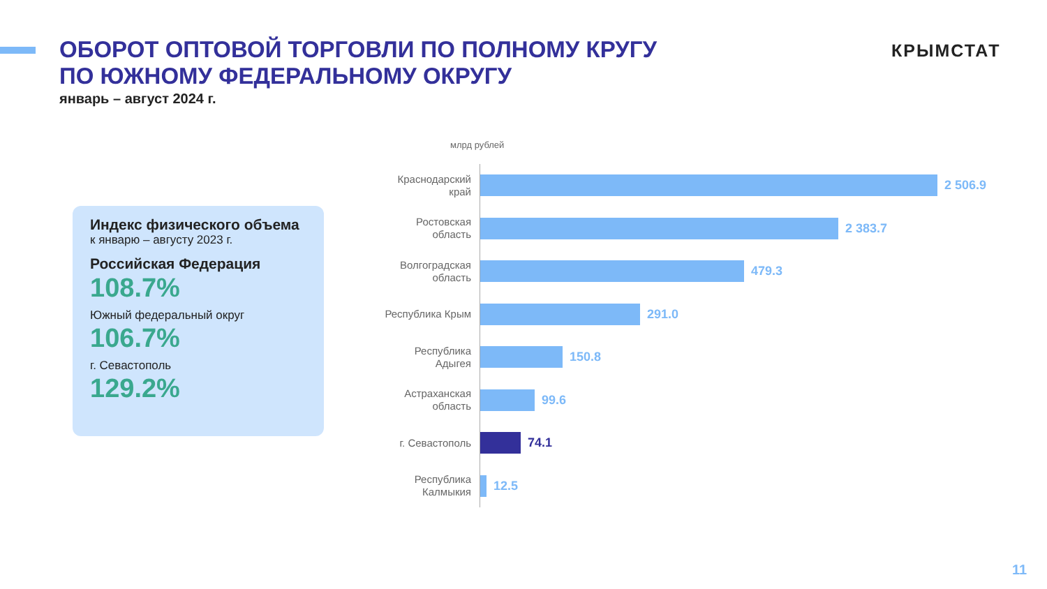ОБОРОТ ОПТОВОЙ ТОРГОВЛИ ПО ПОЛНОМУ КРУГУ
ПО ЮЖНОМУ ФЕДЕРАЛЬНОМУ ОКРУГУ
январь – август 2024 г.
КРЫМСТАТ
Индекс физического объема
к январю – августу 2023 г.
Российская Федерация
108.7%
Южный федеральный округ
106.7%
г. Севастополь
129.2%
млрд рублей
Краснодарский край
2 506.9
Ростовская область
2 383.7
Волгоградская область
479.3
Республика Крым
291.0
Республика Адыгея
150.8
Астраханская область
99.6
г. Севастополь
74.1
Республика Калмыкия
12.5
11